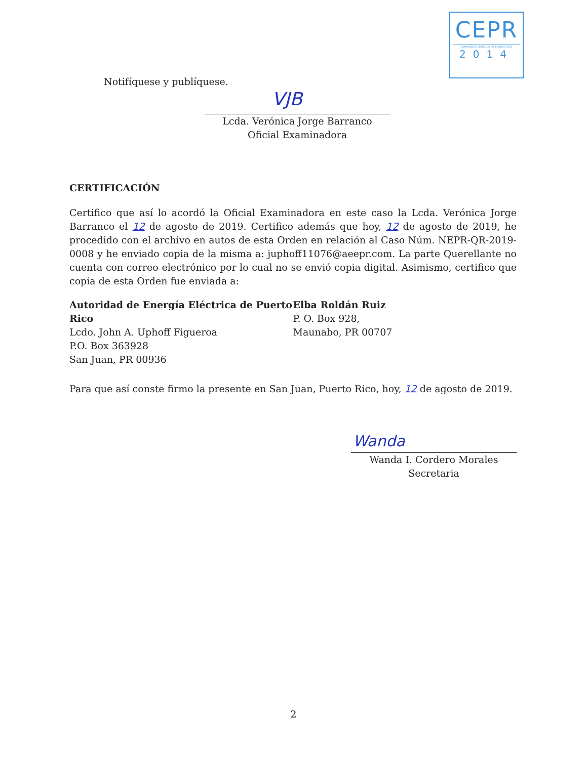CEPR
COMISIÓN DE ENERGÍA DE PUERTO RICO
2014
Notifíquese y publíquese.
VJB
Lcda. Verónica Jorge Barranco
Oficial Examinadora
CERTIFICACIÓN
Certifico que así lo acordó la Oficial Examinadora en este caso la Lcda. Verónica Jorge Barranco el 12 de agosto de 2019. Certifico además que hoy, 12 de agosto de 2019, he procedido con el archivo en autos de esta Orden en relación al Caso Núm. NEPR-QR-2019-0008 y he enviado copia de la misma a: juphoff11076@aeepr.com. La parte Querellante no cuenta con correo electrónico por lo cual no se envió copia digital. Asimismo, certifico que copia de esta Orden fue enviada a:
Autoridad de Energía Eléctrica de Puerto Rico
Lcdo. John A. Uphoff Figueroa
P.O. Box 363928
San Juan, PR 00936
Elba Roldán Ruiz
P. O. Box 928,
Maunabo, PR 00707
Para que así conste firmo la presente en San Juan, Puerto Rico, hoy, 12 de agosto de 2019.
Wanda
Wanda I. Cordero Morales
Secretaria
2